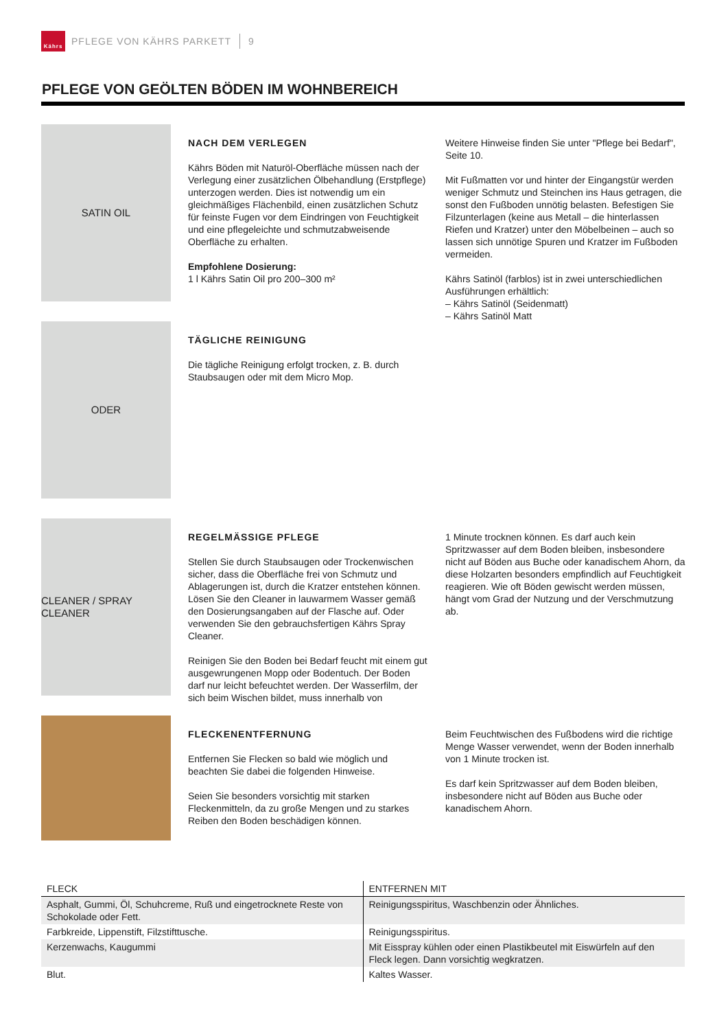Kährs
PFLEGE VON KÄHRS PARKETT 9
PFLEGE VON GEÖLTEN BÖDEN IM WOHNBEREICH
SATIN OIL
NACH DEM VERLEGEN
Kährs Böden mit Naturöl-Oberfläche müssen nach der Verlegung einer zusätzlichen Ölbehandlung (Erstpflege) unterzogen werden. Dies ist notwendig um ein gleichmäßiges Flächenbild, einen zusätzlichen Schutz für feinste Fugen vor dem Eindringen von Feuchtigkeit und eine pflegeleichte und schmutzabweisende Oberfläche zu erhalten.
Empfohlene Dosierung:
1 l Kährs Satin Oil pro 200–300 m²
Weitere Hinweise finden Sie unter "Pflege bei Bedarf", Seite 10.
Mit Fußmatten vor und hinter der Eingangstür werden weniger Schmutz und Steinchen ins Haus getragen, die sonst den Fußboden unnötig belasten. Befestigen Sie Filzunterlagen (keine aus Metall – die hinterlassen Riefen und Kratzer) unter den Möbelbeinen – auch so lassen sich unnötige Spuren und Kratzer im Fußboden vermeiden.
Kährs Satinöl (farblos) ist in zwei unterschiedlichen Ausführungen erhältlich:
– Kährs Satinöl (Seidenmatt)
– Kährs Satinöl Matt
ODER
TÄGLICHE REINIGUNG
Die tägliche Reinigung erfolgt trocken, z. B. durch Staubsaugen oder mit dem Micro Mop.
CLEANER / SPRAY CLEANER
REGELMÄSSIGE PFLEGE
Stellen Sie durch Staubsaugen oder Trockenwischen sicher, dass die Oberfläche frei von Schmutz und Ablagerungen ist, durch die Kratzer entstehen können. Lösen Sie den Cleaner in lauwarmem Wasser gemäß den Dosierungsangaben auf der Flasche auf. Oder verwenden Sie den gebrauchsfertigen Kährs Spray Cleaner.
Reinigen Sie den Boden bei Bedarf feucht mit einem gut ausgewrungenen Mopp oder Bodentuch. Der Boden darf nur leicht befeuchtet werden. Der Wasserfilm, der sich beim Wischen bildet, muss innerhalb von
1 Minute trocknen können. Es darf auch kein Spritzwasser auf dem Boden bleiben, insbesondere nicht auf Böden aus Buche oder kanadischem Ahorn, da diese Holzarten besonders empfindlich auf Feuchtigkeit reagieren. Wie oft Böden gewischt werden müssen, hängt vom Grad der Nutzung und der Verschmutzung ab.
FLECKENENTFERNUNG
Entfernen Sie Flecken so bald wie möglich und beachten Sie dabei die folgenden Hinweise.
Seien Sie besonders vorsichtig mit starken Fleckenmitteln, da zu große Mengen und zu starkes Reiben den Boden beschädigen können.
Beim Feuchtwischen des Fußbodens wird die richtige Menge Wasser verwendet, wenn der Boden innerhalb von 1 Minute trocken ist.
Es darf kein Spritzwasser auf dem Boden bleiben, insbesondere nicht auf Böden aus Buche oder kanadischem Ahorn.
| FLECK | ENTFERNEN MIT |
| --- | --- |
| Asphalt, Gummi, Öl, Schuhcreme, Ruß und eingetrocknete Reste von Schokolade oder Fett. | Reinigungsspiritus, Waschbenzin oder Ähnliches. |
| Farbkreide, Lippenstift, Filzstifttusche. | Reinigungsspiritus. |
| Kerzenwachs, Kaugummi | Mit Eisspray kühlen oder einen Plastikbeutel mit Eiswürfeln auf den Fleck legen. Dann vorsichtig wegkratzen. |
| Blut. | Kaltes Wasser. |